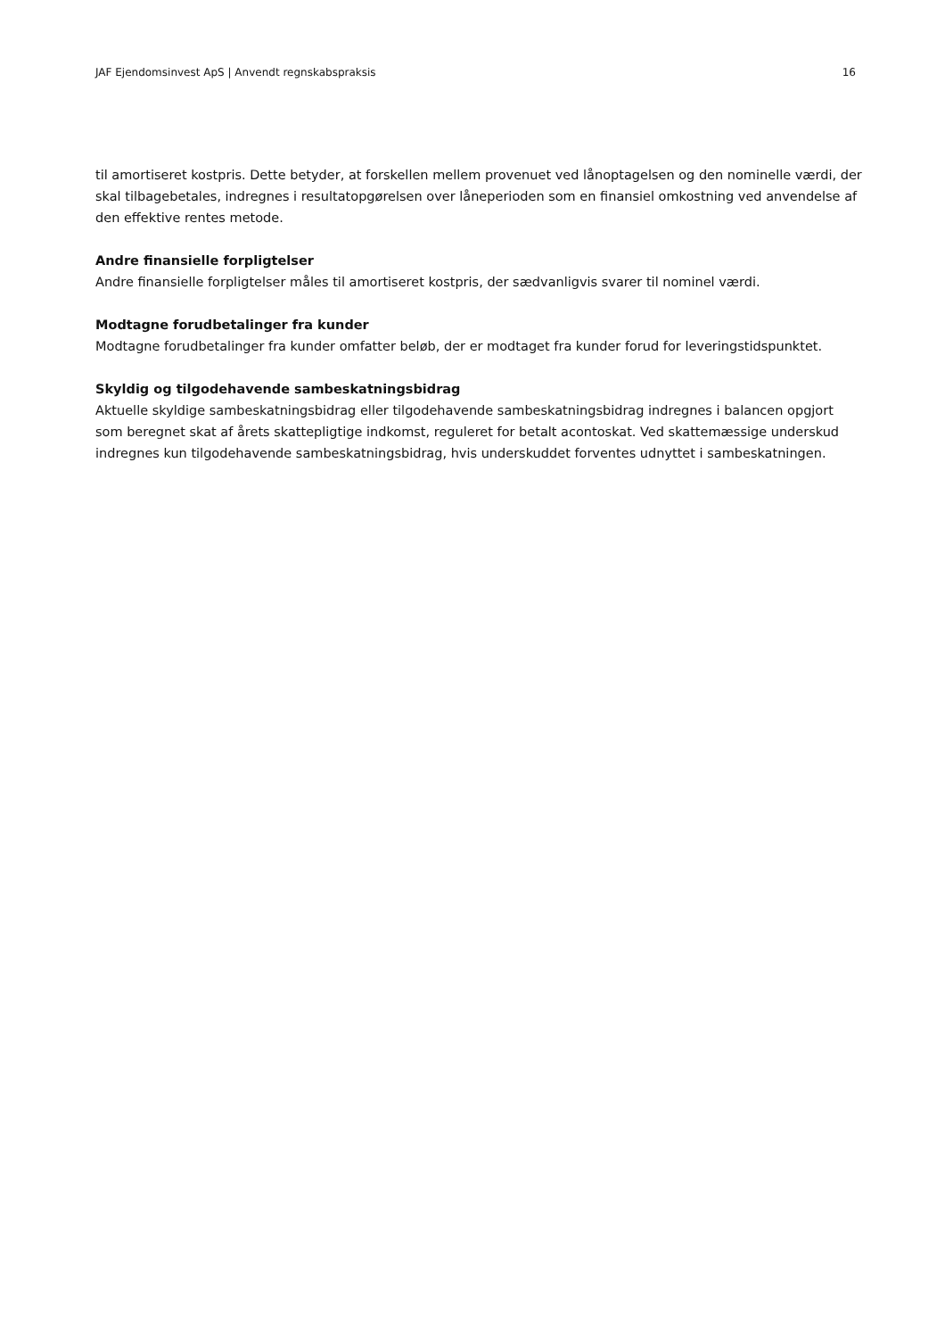JAF Ejendomsinvest ApS | Anvendt regnskabspraksis 16
til amortiseret kostpris. Dette betyder, at forskellen mellem provenuet ved lånoptagelsen og den nominelle værdi, der skal tilbagebetales, indregnes i resultatopgørelsen over låneperioden som en finansiel omkostning ved anvendelse af den effektive rentes metode.
Andre finansielle forpligtelser
Andre finansielle forpligtelser måles til amortiseret kostpris, der sædvanligvis svarer til nominel værdi.
Modtagne forudbetalinger fra kunder
Modtagne forudbetalinger fra kunder omfatter beløb, der er modtaget fra kunder forud for leveringstidspunktet.
Skyldig og tilgodehavende sambeskatningsbidrag
Aktuelle skyldige sambeskatningsbidrag eller tilgodehavende sambeskatningsbidrag indregnes i balancen opgjort som beregnet skat af årets skattepligtige indkomst, reguleret for betalt acontoskat. Ved skattemæssige underskud indregnes kun tilgodehavende sambeskatningsbidrag, hvis underskuddet forventes udnyttet i sambeskatningen.